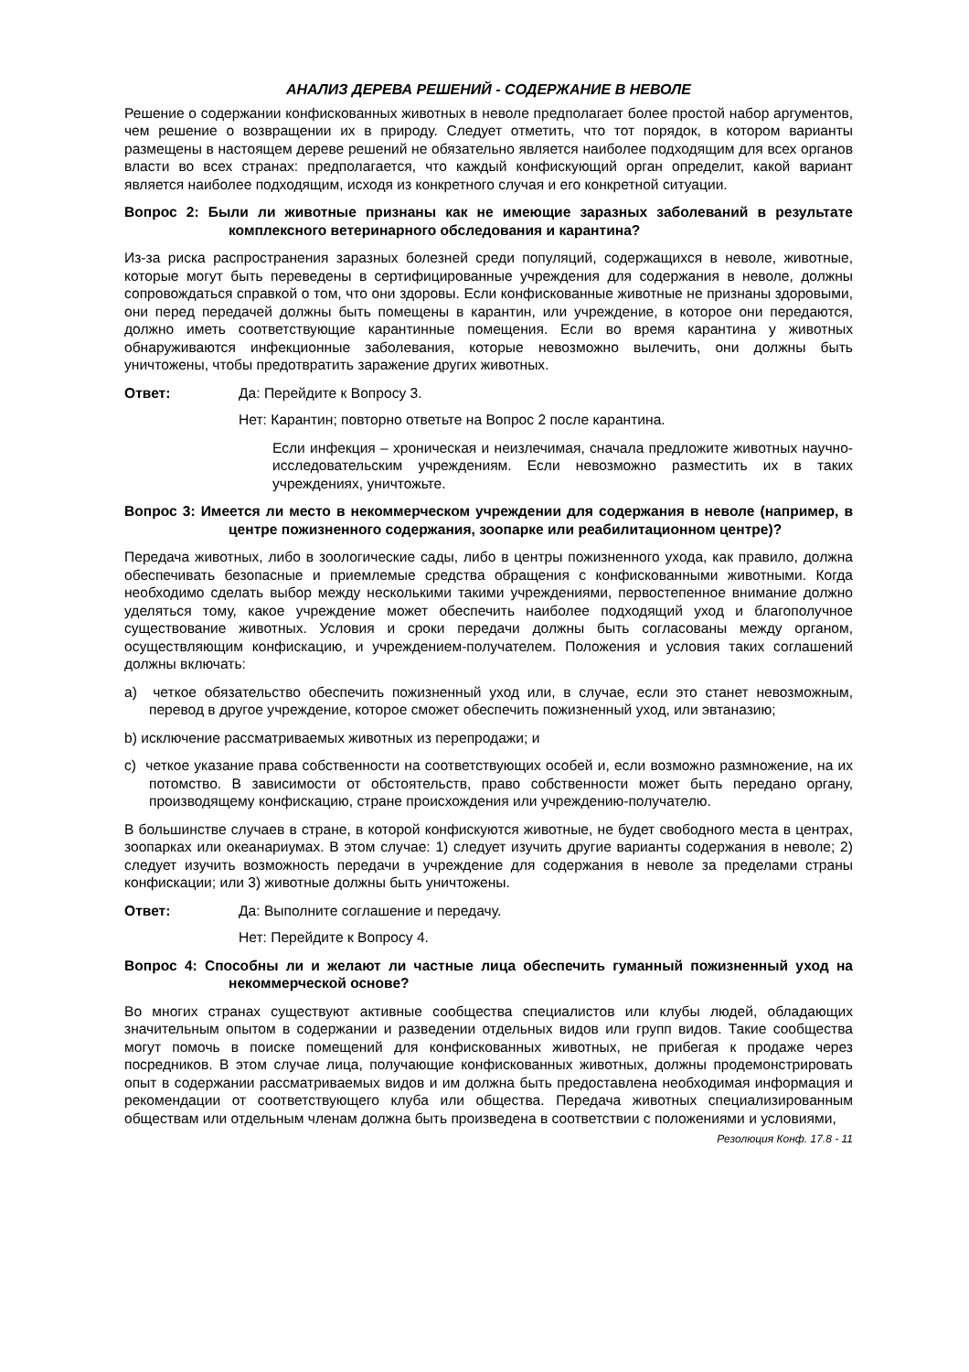АНАЛИЗ ДЕРЕВА РЕШЕНИЙ - СОДЕРЖАНИЕ В НЕВОЛЕ
Решение о содержании конфискованных животных в неволе предполагает более простой набор аргументов, чем решение о возвращении их в природу. Следует отметить, что тот порядок, в котором варианты размещены в настоящем дереве решений не обязательно является наиболее подходящим для всех органов власти во всех странах: предполагается, что каждый конфискующий орган определит, какой вариант является наиболее подходящим, исходя из конкретного случая и его конкретной ситуации.
Вопрос 2: Были ли животные признаны как не имеющие заразных заболеваний в результате комплексного ветеринарного обследования и карантина?
Из-за риска распространения заразных болезней среди популяций, содержащихся в неволе, животные, которые могут быть переведены в сертифицированные учреждения для содержания в неволе, должны сопровождаться справкой о том, что они здоровы. Если конфискованные животные не признаны здоровыми, они перед передачей должны быть помещены в карантин, или учреждение, в которое они передаются, должно иметь соответствующие карантинные помещения. Если во время карантина у животных обнаруживаются инфекционные заболевания, которые невозможно вылечить, они должны быть уничтожены, чтобы предотвратить заражение других животных.
Ответ: Да: Перейдите к Вопросу 3.
Нет: Карантин; повторно ответьте на Вопрос 2 после карантина.
Если инфекция – хроническая и неизлечимая, сначала предложите животных научно-исследовательским учреждениям. Если невозможно разместить их в таких учреждениях, уничтожьте.
Вопрос 3: Имеется ли место в некоммерческом учреждении для содержания в неволе (например, в центре пожизненного содержания, зоопарке или реабилитационном центре)?
Передача животных, либо в зоологические сады, либо в центры пожизненного ухода, как правило, должна обеспечивать безопасные и приемлемые средства обращения с конфискованными животными. Когда необходимо сделать выбор между несколькими такими учреждениями, первостепенное внимание должно уделяться тому, какое учреждение может обеспечить наиболее подходящий уход и благополучное существование животных. Условия и сроки передачи должны быть согласованы между органом, осуществляющим конфискацию, и учреждением-получателем. Положения и условия таких соглашений должны включать:
a) четкое обязательство обеспечить пожизненный уход или, в случае, если это станет невозможным, перевод в другое учреждение, которое сможет обеспечить пожизненный уход, или эвтаназию;
b) исключение рассматриваемых животных из перепродажи; и
c) четкое указание права собственности на соответствующих особей и, если возможно размножение, на их потомство. В зависимости от обстоятельств, право собственности может быть передано органу, производящему конфискацию, стране происхождения или учреждению-получателю.
В большинстве случаев в стране, в которой конфискуются животные, не будет свободного места в центрах, зоопарках или океанариумах. В этом случае: 1) следует изучить другие варианты содержания в неволе; 2) следует изучить возможность передачи в учреждение для содержания в неволе за пределами страны конфискации; или 3) животные должны быть уничтожены.
Ответ: Да: Выполните соглашение и передачу.
Нет: Перейдите к Вопросу 4.
Вопрос 4: Способны ли и желают ли частные лица обеспечить гуманный пожизненный уход на некоммерческой основе?
Во многих странах существуют активные сообщества специалистов или клубы людей, обладающих значительным опытом в содержании и разведении отдельных видов или групп видов. Такие сообщества могут помочь в поиске помещений для конфискованных животных, не прибегая к продаже через посредников. В этом случае лица, получающие конфискованных животных, должны продемонстрировать опыт в содержании рассматриваемых видов и им должна быть предоставлена необходимая информация и рекомендации от соответствующего клуба или общества. Передача животных специализированным обществам или отдельным членам должна быть произведена в соответствии с положениями и условиями,
Резолюция Конф. 17.8 - 11